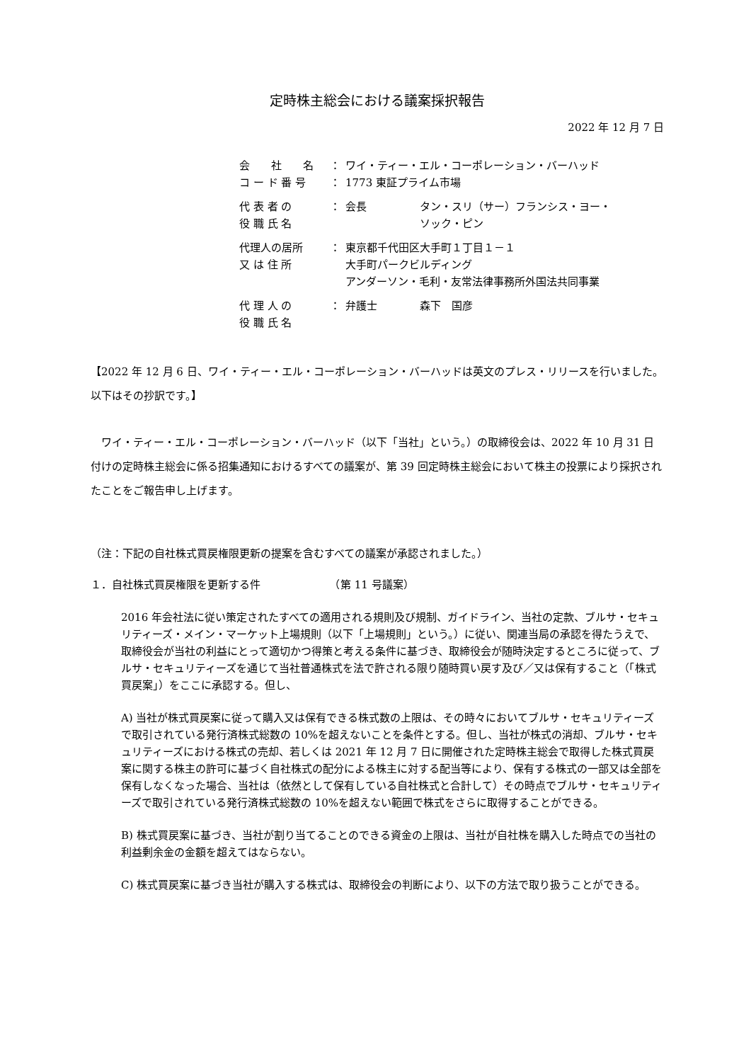定時株主総会における議案採択報告
2022 年 12 月 7 日
| 会 社 名 | ： | ワイ・ティー・エル・コーポレーション・バーハッド |
| コ ー ド 番 号 | ： | 1773 東証プライム市場 |
| 代 表 者 の 役 職 氏 名 | ： | 会長 タン・スリ（サー）フランシス・ヨー・ ソック・ピン |
| 代理人の居所 又 は 住 所 | ： | 東京都千代田区大手町１丁目１－１ 大手町パークビルディング アンダーソン・毛利・友常法律事務所外国法共同事業 |
| 代 理 人 の 役 職 氏 名 | ： | 弁護士 森下 国彦 |
【2022 年 12 月 6 日、ワイ・ティー・エル・コーポレーション・バーハッドは英文のプレス・リリースを行いました。以下はその抄訳です。】
ワイ・ティー・エル・コーポレーション・バーハッド（以下「当社」という。）の取締役会は、2022 年 10 月 31 日付けの定時株主総会に係る招集通知におけるすべての議案が、第 39 回定時株主総会において株主の投票により採択されたことをご報告申し上げます。
（注：下記の自社株式買戻権限更新の提案を含むすべての議案が承認されました。）
１．自社株式買戻権限を更新する件　　　　　　　（第 11 号議案）
2016 年会社法に従い策定されたすべての適用される規則及び規制、ガイドライン、当社の定款、ブルサ・セキュリティーズ・メイン・マーケット上場規則（以下「上場規則」という。）に従い、関連当局の承認を得たうえで、取締役会が当社の利益にとって適切かつ得策と考える条件に基づき、取締役会が随時決定するところに従って、ブルサ・セキュリティーズを通じて当社普通株式を法で許される限り随時買い戻す及び／又は保有すること（「株式買戻案」）をここに承認する。但し、
A) 当社が株式買戻案に従って購入又は保有できる株式数の上限は、その時々においてブルサ・セキュリティーズで取引されている発行済株式総数の 10%を超えないことを条件とする。但し、当社が株式の消却、ブルサ・セキュリティーズにおける株式の売却、若しくは 2021 年 12 月 7 日に開催された定時株主総会で取得した株式買戻案に関する株主の許可に基づく自社株式の配分による株主に対する配当等により、保有する株式の一部又は全部を保有しなくなった場合、当社は（依然として保有している自社株式と合計して）その時点でブルサ・セキュリティーズで取引されている発行済株式総数の 10%を超えない範囲で株式をさらに取得することができる。
B) 株式買戻案に基づき、当社が割り当てることのできる資金の上限は、当社が自社株を購入した時点での当社の利益剰余金の金額を超えてはならない。
C) 株式買戻案に基づき当社が購入する株式は、取締役会の判断により、以下の方法で取り扱うことができる。